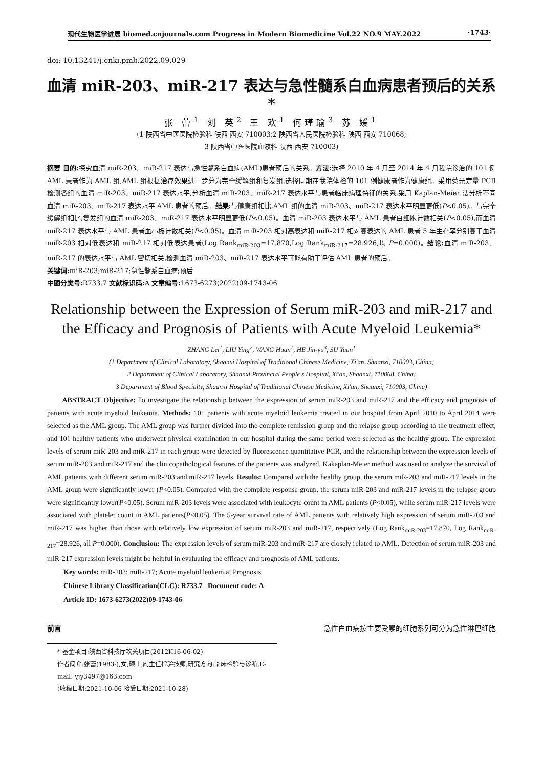现代生物医学进展 biomed.cnjournals.com Progress in Modern Biomedicine Vol.22 NO.9 MAY.2022 ·1743·
doi: 10.13241/j.cnki.pmb.2022.09.029
血清 miR-203、miR-217 表达与急性髓系白血病患者预后的关系 *
张 蕾<sup>1</sup> 刘 英<sup>2</sup> 王 欢<sup>1</sup> 何瑾瑜<sup>3</sup> 苏 媛<sup>1</sup>
(1 陕西省中医医院检验科 陕西 西安 710003;2 陕西省人民医院检验科 陕西 西安 710068;
3 陕西省中医医院血液科 陕西 西安 710003)
摘要 目的: 探究血清 miR-203、miR-217 表达与急性髓系白血病(AML)患者预后的关系。方法: 选择 2010 年 4 月至 2014 年 4 月我院诊治的 101 例 AML 患者作为 AML 组,AML 组根据治疗效果进一步分为完全缓解组和复发组,选择同期在我院体检的 101 例健康者作为健康组。采用荧光定量 PCR 检测各组的血清 miR-203、miR-217 表达水平,分析血清 miR-203、miR-217 表达水平与患者临床病理特征的关系,采用 Kaplan-Meier 法分析不同血清 miR-203、miR-217 表达水平 AML 患者的预后。结果: 与健康组相比,AML 组的血清 miR-203、miR-217 表达水平明显更低(P<0.05)。与完全缓解组相比,复发组的血清 miR-203、miR-217 表达水平明显更低(P<0.05)。血清 miR-203 表达水平与 AML 患者白细胞计数相关(P<0.05),而血清 miR-217 表达水平与 AML 患者血小板计数相关(P<0.05)。血清 miR-203 相对高表达和 miR-217 相对高表达的 AML 患者 5 年生存率分别高于血清 miR-203 相对低表达和 miR-217 相对低表达患者(Log Rank<sub>miR-203</sub>=17.870,Log Rank<sub>miR-217</sub>=28.926,均 P=0.000)。结论: 血清 miR-203、miR-217 的表达水平与 AML 密切相关,检测血清 miR-203、miR-217 表达水平可能有助于评估 AML 患者的预后。
关键词: miR-203;miR-217;急性髓系白血病;预后
中图分类号: R733.7 文献标识码: A 文章编号: 1673-6273(2022)09-1743-06
Relationship between the Expression of Serum miR-203 and miR-217 and the Efficacy and Prognosis of Patients with Acute Myeloid Leukemia*
ZHANG Lei<sup>1</sup>, LIU Ying<sup>2</sup>, WANG Huan<sup>1</sup>, HE Jin-yu<sup>3</sup>, SU Yuan<sup>1</sup>
(1 Department of Clinical Laboratory, Shaanxi Hospital of Traditional Chinese Medicine, Xi'an, Shaanxi, 710003, China;
2 Department of Clinical Laboratory, Shaanxi Provincial People's Hospital, Xi'an, Shaanxi, 710068, China;
3 Department of Blood Specialty, Shaanxi Hospital of Traditional Chinese Medicine, Xi'an, Shaanxi, 710003, China)
ABSTRACT Objective: To investigate the relationship between the expression of serum miR-203 and miR-217 and the efficacy and prognosis of patients with acute myeloid leukemia. Methods: 101 patients with acute myeloid leukemia treated in our hospital from April 2010 to April 2014 were selected as the AML group. The AML group was further divided into the complete remission group and the relapse group according to the treatment effect, and 101 healthy patients who underwent physical examination in our hospital during the same period were selected as the healthy group. The expression levels of serum miR-203 and miR-217 in each group were detected by fluorescence quantitative PCR, and the relationship between the expression levels of serum miR-203 and miR-217 and the clinicopathological features of the patients was analyzed. Kakaplan-Meier method was used to analyze the survival of AML patients with different serum miR-203 and miR-217 levels. Results: Compared with the healthy group, the serum miR-203 and miR-217 levels in the AML group were significantly lower (P<0.05). Compared with the complete response group, the serum miR-203 and miR-217 levels in the relapse group were significantly lower(P<0.05). Serum miR-203 levels were associated with leukocyte count in AML patients (P<0.05), while serum miR-217 levels were associated with platelet count in AML patients(P<0.05). The 5-year survival rate of AML patients with relatively high expression of serum miR-203 and miR-217 was higher than those with relatively low expression of serum miR-203 and miR-217, respectively (Log Rank<sub>miR-203</sub>=17.870, Log Rank<sub>miR-217</sub>=28.926, all P=0.000). Conclusion: The expression levels of serum miR-203 and miR-217 are closely related to AML. Detection of serum miR-203 and miR-217 expression levels might be helpful in evaluating the efficacy and prognosis of AML patients.
Key words: miR-203; miR-217; Acute myeloid leukemia; Prognosis
Chinese Library Classification(CLC): R733.7 Document code: A
Article ID: 1673-6273(2022)09-1743-06
前言 急性白血病按主要受累的细胞系列可分为急性淋巴细胞
* 基金项目:陕西省科技厅攻关项目(2012K16-06-02)
作者简介:张蕾(1983-),女,硕士,副主任检验技师,研究方向:临床检验与诊断,E-mail: yjy3497@163.com
(收稿日期:2021-10-06 接受日期:2021-10-28)